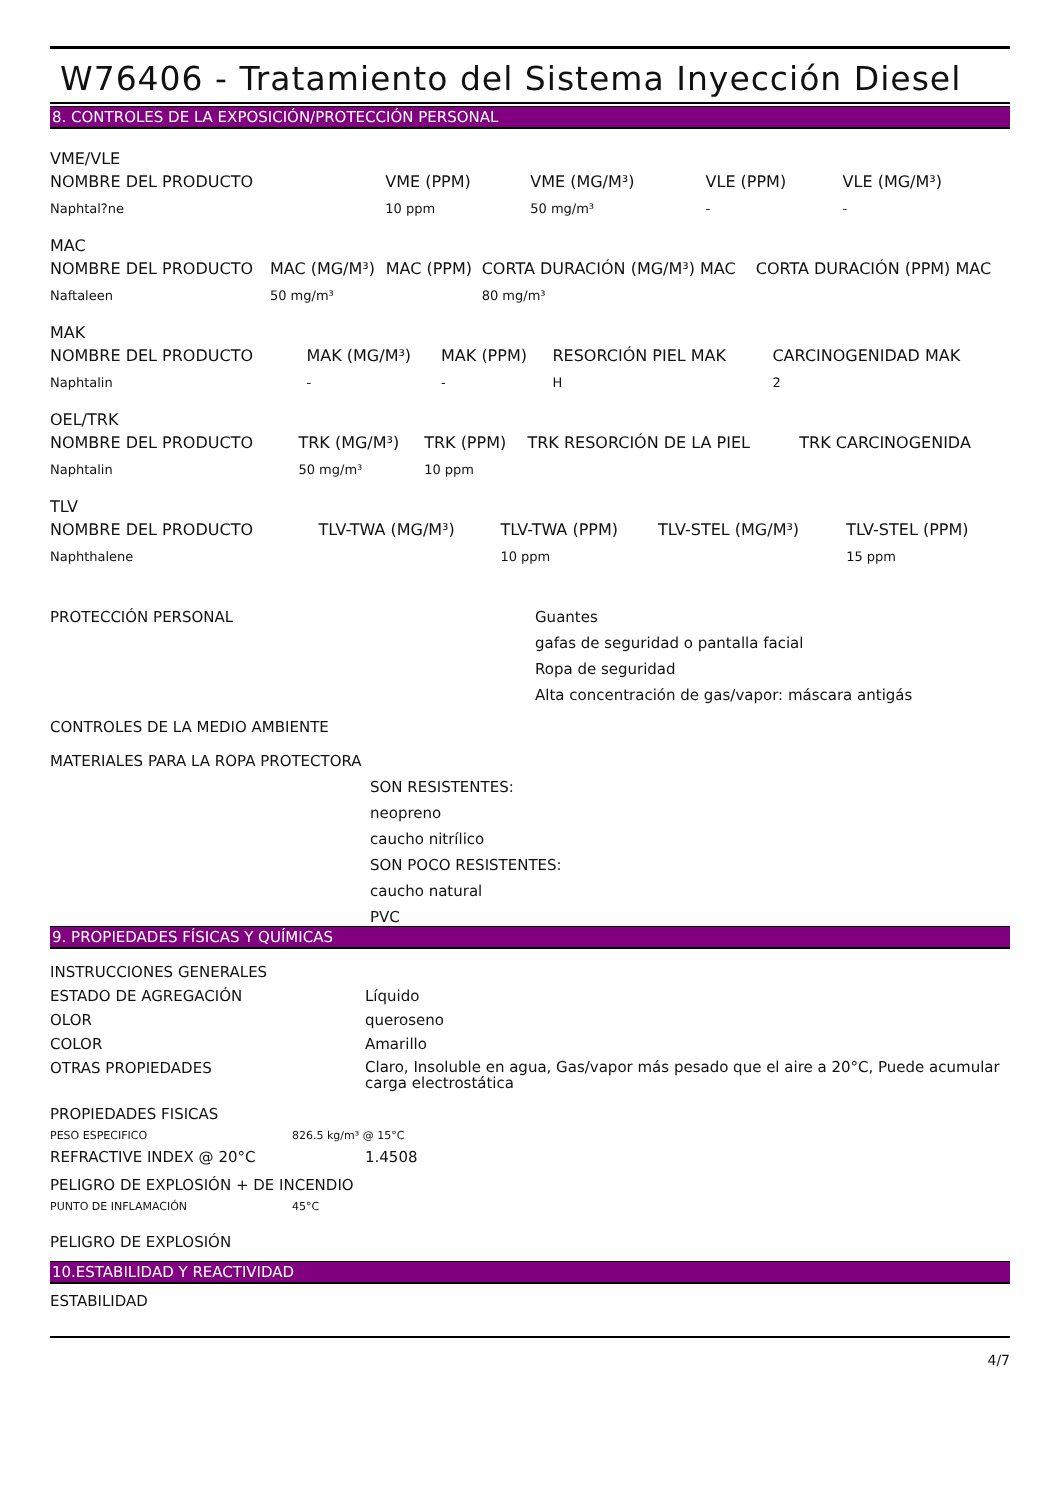W76406 - Tratamiento del Sistema Inyección Diesel
8. CONTROLES DE LA EXPOSICIÓN/PROTECCIÓN PERSONAL
VME/VLE
| NOMBRE DEL PRODUCTO | VME (PPM) | VME (MG/M³) | VLE (PPM) | VLE (MG/M³) |
| --- | --- | --- | --- | --- |
| Naphtal?ne | 10 ppm | 50 mg/m³ | - | - |
MAC
| NOMBRE DEL PRODUCTO | MAC (MG/M³) | MAC (PPM) | CORTA DURACIÓN (MG/M³) MAC | CORTA DURACIÓN (PPM) MAC |
| --- | --- | --- | --- | --- |
| Naftaleen | 50 mg/m³ | | 80 mg/m³ | |
MAK
| NOMBRE DEL PRODUCTO | MAK (MG/M³) | MAK (PPM) | RESORCIÓN PIEL MAK | CARCINOGENIDAD MAK |
| --- | --- | --- | --- | --- |
| Naphtalin | - | - | H | 2 |
OEL/TRK
| NOMBRE DEL PRODUCTO | TRK (MG/M³) | TRK (PPM) | TRK RESORCIÓN DE LA PIEL | TRK CARCINOGENIDA |
| --- | --- | --- | --- | --- |
| Naphtalin | 50 mg/m³ | 10 ppm | | |
TLV
| NOMBRE DEL PRODUCTO | TLV-TWA (MG/M³) | TLV-TWA (PPM) | TLV-STEL (MG/M³) | TLV-STEL (PPM) |
| --- | --- | --- | --- | --- |
| Naphthalene | | 10 ppm | | 15 ppm |
PROTECCIÓN PERSONAL Guantes
gafas de seguridad o pantalla facial
Ropa de seguridad
Alta concentración de gas/vapor: máscara antigás
CONTROLES DE LA MEDIO AMBIENTE
MATERIALES PARA LA ROPA PROTECTORA
SON RESISTENTES:
neopreno
caucho nitrílico
SON POCO RESISTENTES:
caucho natural
PVC
9. PROPIEDADES FÍSICAS Y QUÍMICAS
INSTRUCCIONES GENERALES
ESTADO DE AGREGACIÓN Líquido
OLOR queroseno
COLOR Amarillo
OTRAS PROPIEDADES
Claro, Insoluble en agua, Gas/vapor más pesado que el aire a 20°C, Puede acumular carga electrostática
PROPIEDADES FISICAS
PESO ESPECIFICO 826.5 kg/m³ @ 15°C
REFRACTIVE INDEX @ 20°C 1.4508
PELIGRO DE EXPLOSIÓN + DE INCENDIO
PUNTO DE INFLAMACIÓN 45°C
PELIGRO DE EXPLOSIÓN
10.ESTABILIDAD Y REACTIVIDAD
ESTABILIDAD
4/7